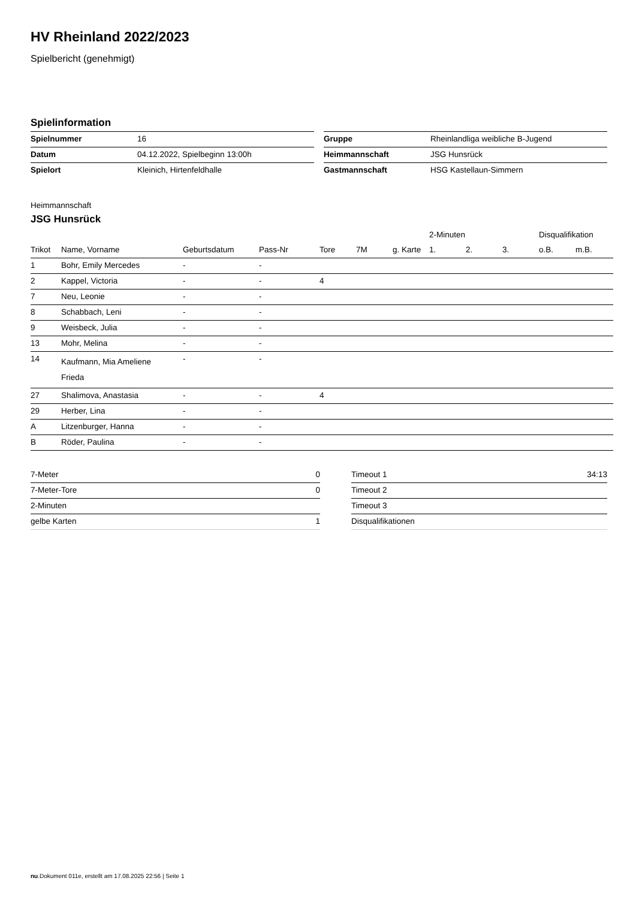HV Rheinland 2022/2023
Spielbericht (genehmigt)
Spielinformation
| Spielnummer | 16 |
| Datum | 04.12.2022, Spielbeginn 13:00h |
| Spielort | Kleinich, Hirtenfeldhalle |
| Gruppe | Rheinlandliga weibliche B-Jugend |
| Heimmannschaft | JSG Hunsrück |
| Gastmannschaft | HSG Kastellaun-Simmern |
Heimmannschaft
JSG Hunsrück
| | | | | | | | 2-Minuten | | | Disqualifikation | |
| --- | --- | --- | --- | --- | --- | --- | --- | --- | --- | --- | --- |
| Trikot | Name, Vorname | Geburtsdatum | Pass-Nr | Tore | 7M | g. Karte | 1. | 2. | 3. | o.B. | m.B. |
| 1 | Bohr, Emily Mercedes | - | - | | | | | | | | |
| 2 | Kappel, Victoria | - | - | 4 | | | | | | | |
| 7 | Neu, Leonie | - | - | | | | | | | | |
| 8 | Schabbach, Leni | - | - | | | | | | | | |
| 9 | Weisbeck, Julia | - | - | | | | | | | | |
| 13 | Mohr, Melina | - | - | | | | | | | | |
| 14 | Kaufmann, Mia Ameliene Frieda | - | - | | | | | | | | |
| 27 | Shalimova, Anastasia | - | - | 4 | | | | | | | |
| 29 | Herber, Lina | - | - | | | | | | | | |
| A | Litzenburger, Hanna | - | - | | | | | | | | |
| B | Röder, Paulina | - | - | | | | | | | | |
| 7-Meter | 0 |
| 7-Meter-Tore | 0 |
| 2-Minuten | |
| gelbe Karten | 1 |
| Timeout 1 | 34:13 |
| Timeout 2 | |
| Timeout 3 | |
| Disqualifikationen | |
nu.Dokument 011e, erstellt am 17.08.2025 22:56 | Seite 1